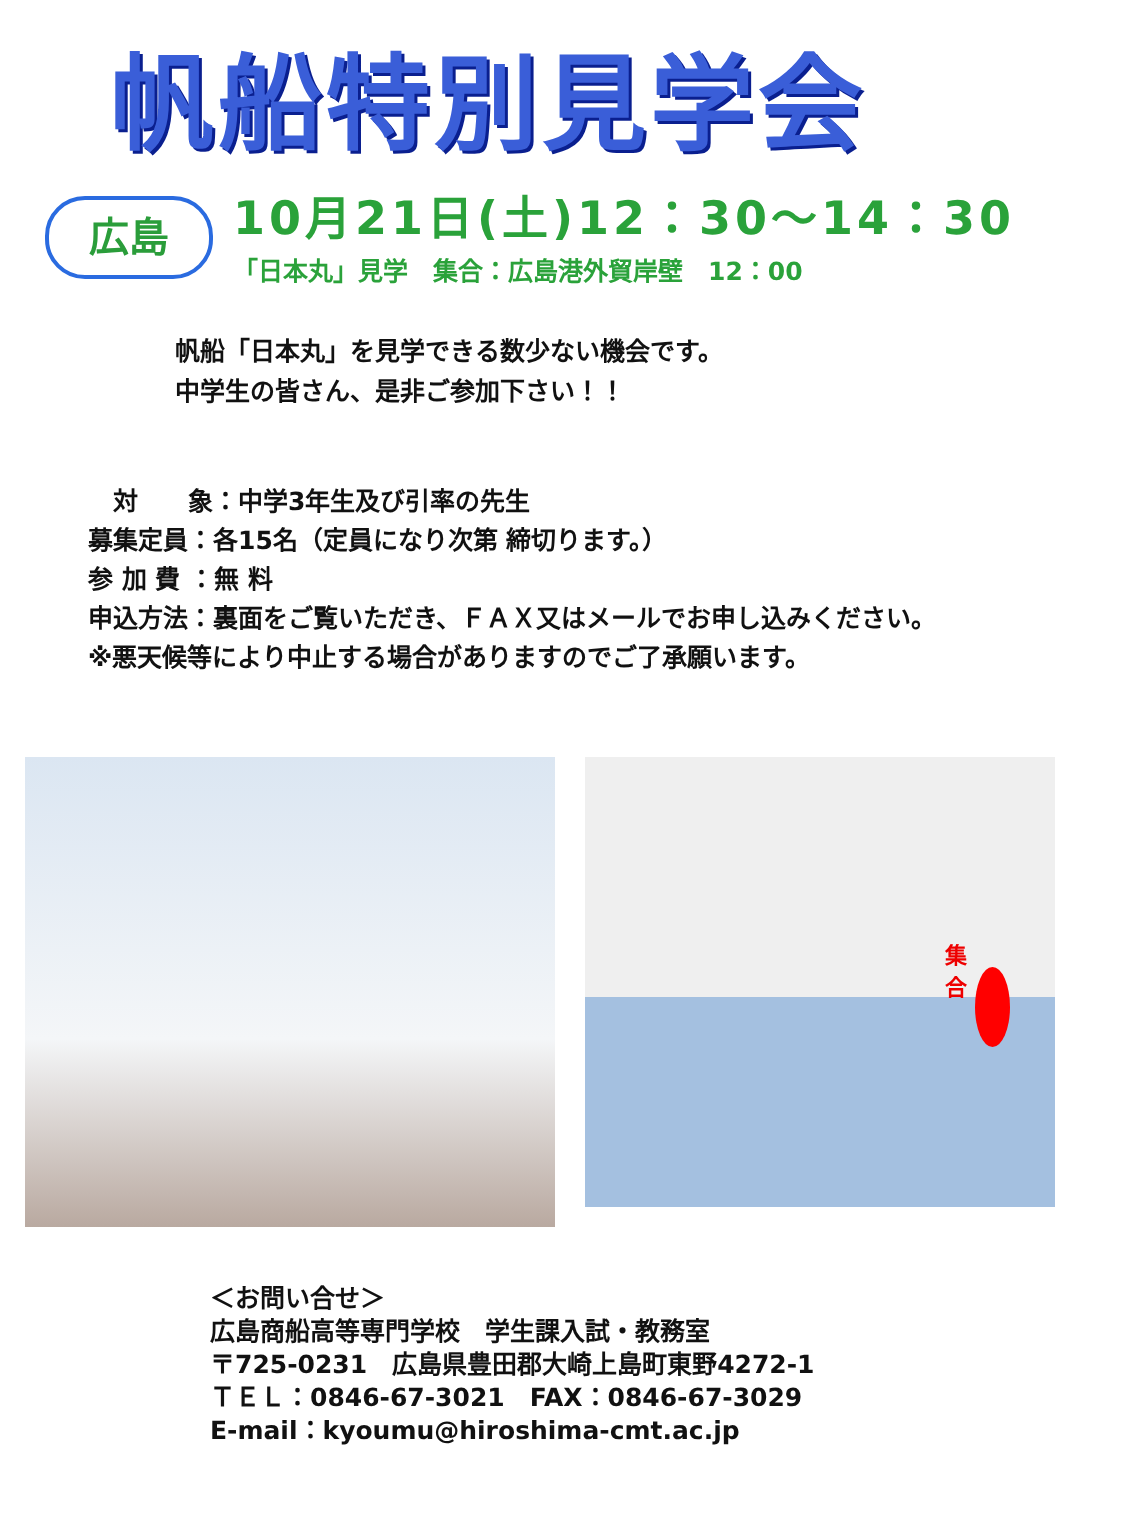帆船特別見学会
広島
10月21日(土)12：30～14：30
「日本丸」見学　集合：広島港外貿岸壁　12：00
帆船「日本丸」を見学できる数少ない機会です。
中学生の皆さん、是非ご参加下さい！！
　対　　象：中学3年生及び引率の先生
募集定員：各15名（定員になり次第 締切ります。）
参 加 費 ：無 料
申込方法：裏面をご覧いただき、ＦＡＸ又はメールでお申し込みください。
※悪天候等により中止する場合がありますのでご了承願います。
集合
＜お問い合せ＞
広島商船高等専門学校　学生課入試・教務室
〒725-0231　広島県豊田郡大崎上島町東野4272-1
ＴＥＬ：0846-67-3021　FAX：0846-67-3029
E-mail：kyoumu@hiroshima-cmt.ac.jp